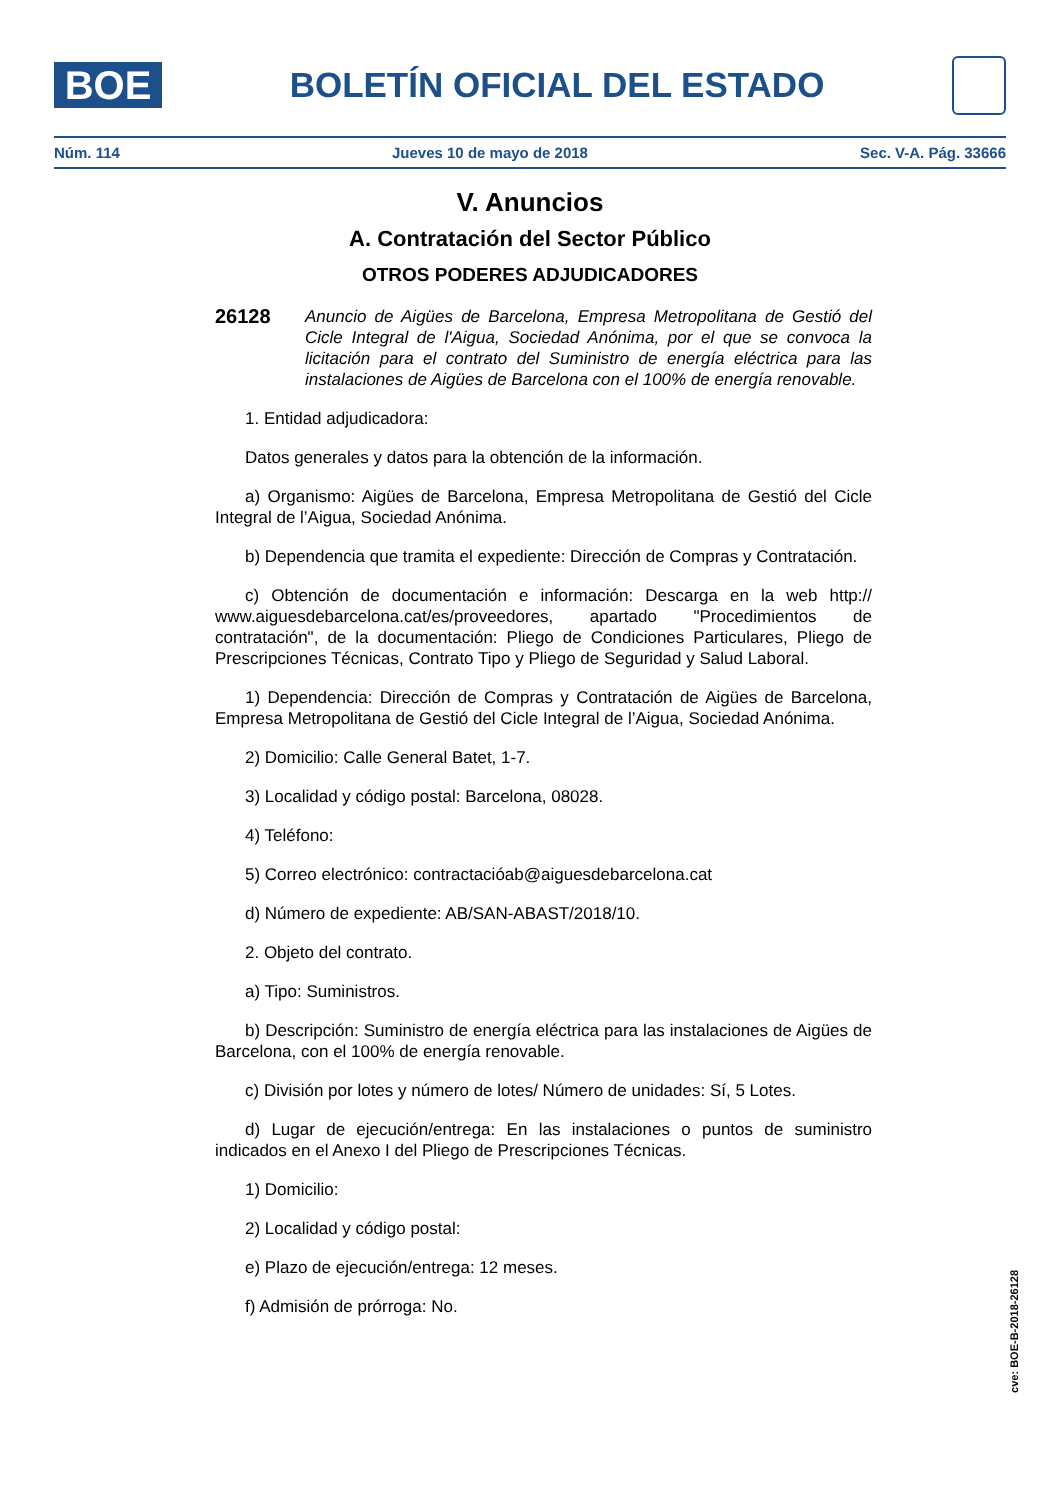BOE
BOLETÍN OFICIAL DEL ESTADO
Núm. 114 Jueves 10 de mayo de 2018 Sec. V-A. Pág. 33666
V. Anuncios
A. Contratación del Sector Público
OTROS PODERES ADJUDICADORES
26128
Anuncio de Aigües de Barcelona, Empresa Metropolitana de Gestió del Cicle Integral de l'Aigua, Sociedad Anónima, por el que se convoca la licitación para el contrato del Suministro de energía eléctrica para las instalaciones de Aigües de Barcelona con el 100% de energía renovable.
1. Entidad adjudicadora:
Datos generales y datos para la obtención de la información.
a) Organismo: Aigües de Barcelona, Empresa Metropolitana de Gestió del Cicle Integral de l’Aigua, Sociedad Anónima.
b) Dependencia que tramita el expediente: Dirección de Compras y Contratación.
c) Obtención de documentación e información: Descarga en la web http:// www.aiguesdebarcelona.cat/es/proveedores, apartado "Procedimientos de contratación", de la documentación: Pliego de Condiciones Particulares, Pliego de Prescripciones Técnicas, Contrato Tipo y Pliego de Seguridad y Salud Laboral.
1) Dependencia: Dirección de Compras y Contratación de Aigües de Barcelona, Empresa Metropolitana de Gestió del Cicle Integral de l’Aigua, Sociedad Anónima.
2) Domicilio: Calle General Batet, 1-7.
3) Localidad y código postal: Barcelona, 08028.
4) Teléfono:
5) Correo electrónico: contractacióab@aiguesdebarcelona.cat
d) Número de expediente: AB/SAN-ABAST/2018/10.
2. Objeto del contrato.
a) Tipo: Suministros.
b) Descripción: Suministro de energía eléctrica para las instalaciones de Aigües de Barcelona, con el 100% de energía renovable.
c) División por lotes y número de lotes/ Número de unidades: Sí, 5 Lotes.
d) Lugar de ejecución/entrega: En las instalaciones o puntos de suministro indicados en el Anexo I del Pliego de Prescripciones Técnicas.
1) Domicilio:
2) Localidad y código postal:
e) Plazo de ejecución/entrega: 12 meses.
f) Admisión de prórroga: No.
cve: BOE-B-2018-26128